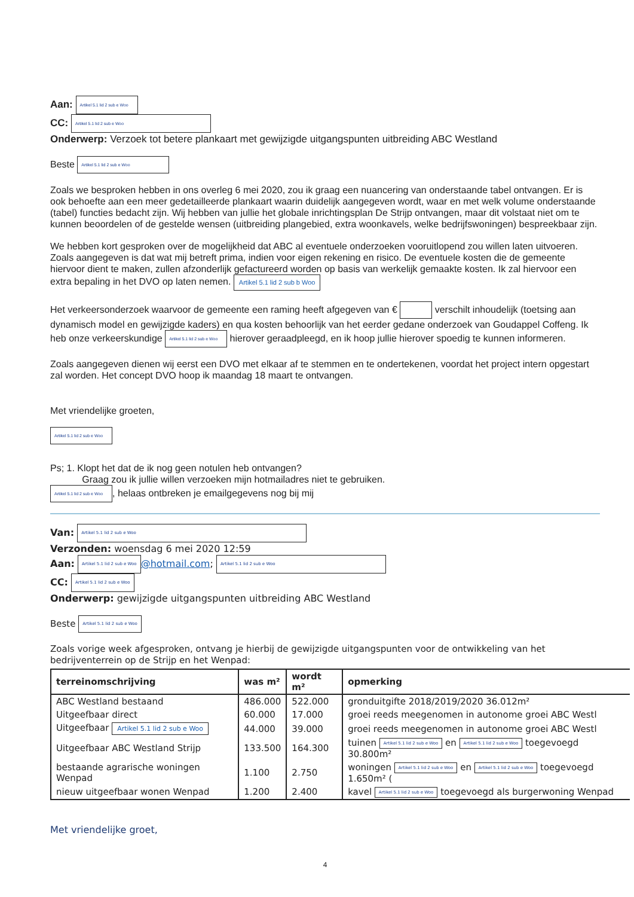Aan: Artikel 5.1 lid 2 sub e Woo
CC: Artikel 5.1 lid 2 sub e Woo
Onderwerp: Verzoek tot betere plankaart met gewijzigde uitgangspunten uitbreiding ABC Westland
Beste Artikel 5.1 lid 2 sub e Woo
Zoals we besproken hebben in ons overleg 6 mei 2020, zou ik graag een nuancering van onderstaande tabel ontvangen. Er is ook behoefte aan een meer gedetailleerde plankaart waarin duidelijk aangegeven wordt, waar en met welk volume onderstaande (tabel) functies bedacht zijn. Wij hebben van jullie het globale inrichtingsplan De Strijp ontvangen, maar dit volstaat niet om te kunnen beoordelen of de gestelde wensen (uitbreiding plangebied, extra woonkavels, welke bedrijfswoningen) bespreekbaar zijn.
We hebben kort gesproken over de mogelijkheid dat ABC al eventuele onderzoeken vooruitlopend zou willen laten uitvoeren. Zoals aangegeven is dat wat mij betreft prima, indien voor eigen rekening en risico. De eventuele kosten die de gemeente hiervoor dient te maken, zullen afzonderlijk gefactureerd worden op basis van werkelijk gemaakte kosten. Ik zal hiervoor een extra bepaling in het DVO op laten nemen. Artikel 5.1 lid 2 sub b Woo
Het verkeersonderzoek waarvoor de gemeente een raming heeft afgegeven van € verschilt inhoudelijk (toetsing aan dynamisch model en gewijzigde kaders) en qua kosten behoorlijk van het eerder gedane onderzoek van Goudappel Coffeng. Ik heb onze verkeerskundige Artikel 5.1 lid 2 sub e Woo hierover geraadpleegd, en ik hoop jullie hierover spoedig te kunnen informeren.
Zoals aangegeven dienen wij eerst een DVO met elkaar af te stemmen en te ondertekenen, voordat het project intern opgestart zal worden. Het concept DVO hoop ik maandag 18 maart te ontvangen.
Met vriendelijke groeten,
Artikel 5.1 lid 2 sub e Woo
Ps; 1. Klopt het dat de ik nog geen notulen heb ontvangen?
Graag zou ik jullie willen verzoeken mijn hotmailadres niet te gebruiken.
Artikel 5.1 lid 2 sub e Woo, helaas ontbreken je emailgegevens nog bij mij
Van: Artikel 5.1 lid 2 sub e Woo
Verzonden: woensdag 6 mei 2020 12:59
Aan: Artikel 5.1 lid 2 sub e Woo @hotmail.com; Artikel 5.1 lid 2 sub e Woo
CC: Artikel 5.1 lid 2 sub e Woo
Onderwerp: gewijzigde uitgangspunten uitbreiding ABC Westland
Beste Artikel 5.1 lid 2 sub e Woo
Zoals vorige week afgesproken, ontvang je hierbij de gewijzigde uitgangspunten voor de ontwikkeling van het bedrijventerrein op de Strijp en het Wenpad:
| terreinomschrijving | was m² | wordt m² | opmerking |
| --- | --- | --- | --- |
| ABC Westland bestaand | 486.000 | 522.000 | gronduitgifte 2018/2019/2020 36.012m² |
| Uitgeefbaar direct | 60.000 | 17.000 | groei reeds meegenomen in autonome groei ABC Westl |
| Uitgeefbaar Artikel 5.1 lid 2 sub e Woo | 44.000 | 39.000 | groei reeds meegenomen in autonome groei ABC Westl |
| Uitgeefbaar ABC Westland Strijp | 133.500 | 164.300 | tuinen Artikel 5.1 lid 2 sub e Woo en Artikel 5.1 lid 2 sub e Woo toegevoegd 30.800m² |
| bestaande agrarische woningen Wenpad | 1.100 | 2.750 | woningen Artikel 5.1 lid 2 sub e Woo en Artikel 5.1 lid 2 sub e Woo toegevoegd 1.650m² ( |
| nieuw uitgeefbaar wonen Wenpad | 1.200 | 2.400 | kavel Artikel 5.1 lid 2 sub e Woo toegevoegd als burgerwoning Wenpad |
Met vriendelijke groet,
4